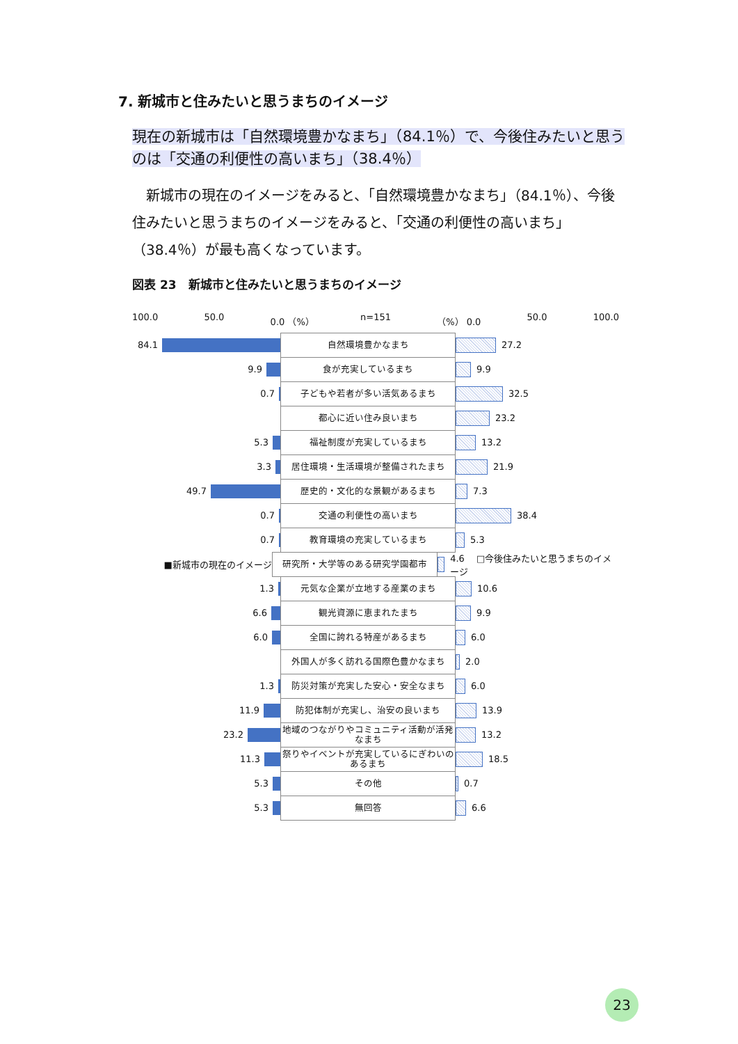7. 新城市と住みたいと思うまちのイメージ
現在の新城市は「自然環境豊かなまち」（84.1％）で、今後住みたいと思う
のは「交通の利便性の高いまち」（38.4％）
　新城市の現在のイメージをみると、「自然環境豊かなまち」（84.1％）、今後住みたいと思うまちのイメージをみると、「交通の利便性の高いまち」（38.4％）が最も高くなっています。
図表 23　新城市と住みたいと思うまちのイメージ
100.0 50.0 0.0 （%） n=151 （%） 0.0 50.0 100.0
84.1
自然環境豊かなまち
27.2
9.9
食が充実しているまち
9.9
0.7
子どもや若者が多い活気あるまち
32.5
都心に近い住み良いまち
23.2
5.3
福祉制度が充実しているまち
13.2
3.3
居住環境・生活環境が整備されたまち
21.9
49.7
歴史的・文化的な景観があるまち
7.3
0.7
交通の利便性の高いまち
38.4
0.7
教育環境の充実しているまち
5.3
■新城市の現在のイメージ
研究所・大学等のある研究学園都市
4.6 　□今後住みたいと思うまちのイメージ
1.3
元気な企業が立地する産業のまち
10.6
6.6
観光資源に恵まれたまち
9.9
6.0
全国に誇れる特産があるまち
6.0
外国人が多く訪れる国際色豊かなまち
2.0
1.3
防災対策が充実した安心・安全なまち
6.0
11.9
防犯体制が充実し、治安の良いまち
13.9
23.2
地域のつながりやコミュニティ活動が活発なまち
13.2
11.3
祭りやイベントが充実しているにぎわいのあるまち
18.5
5.3
その他
0.7
5.3
無回答
6.6
23